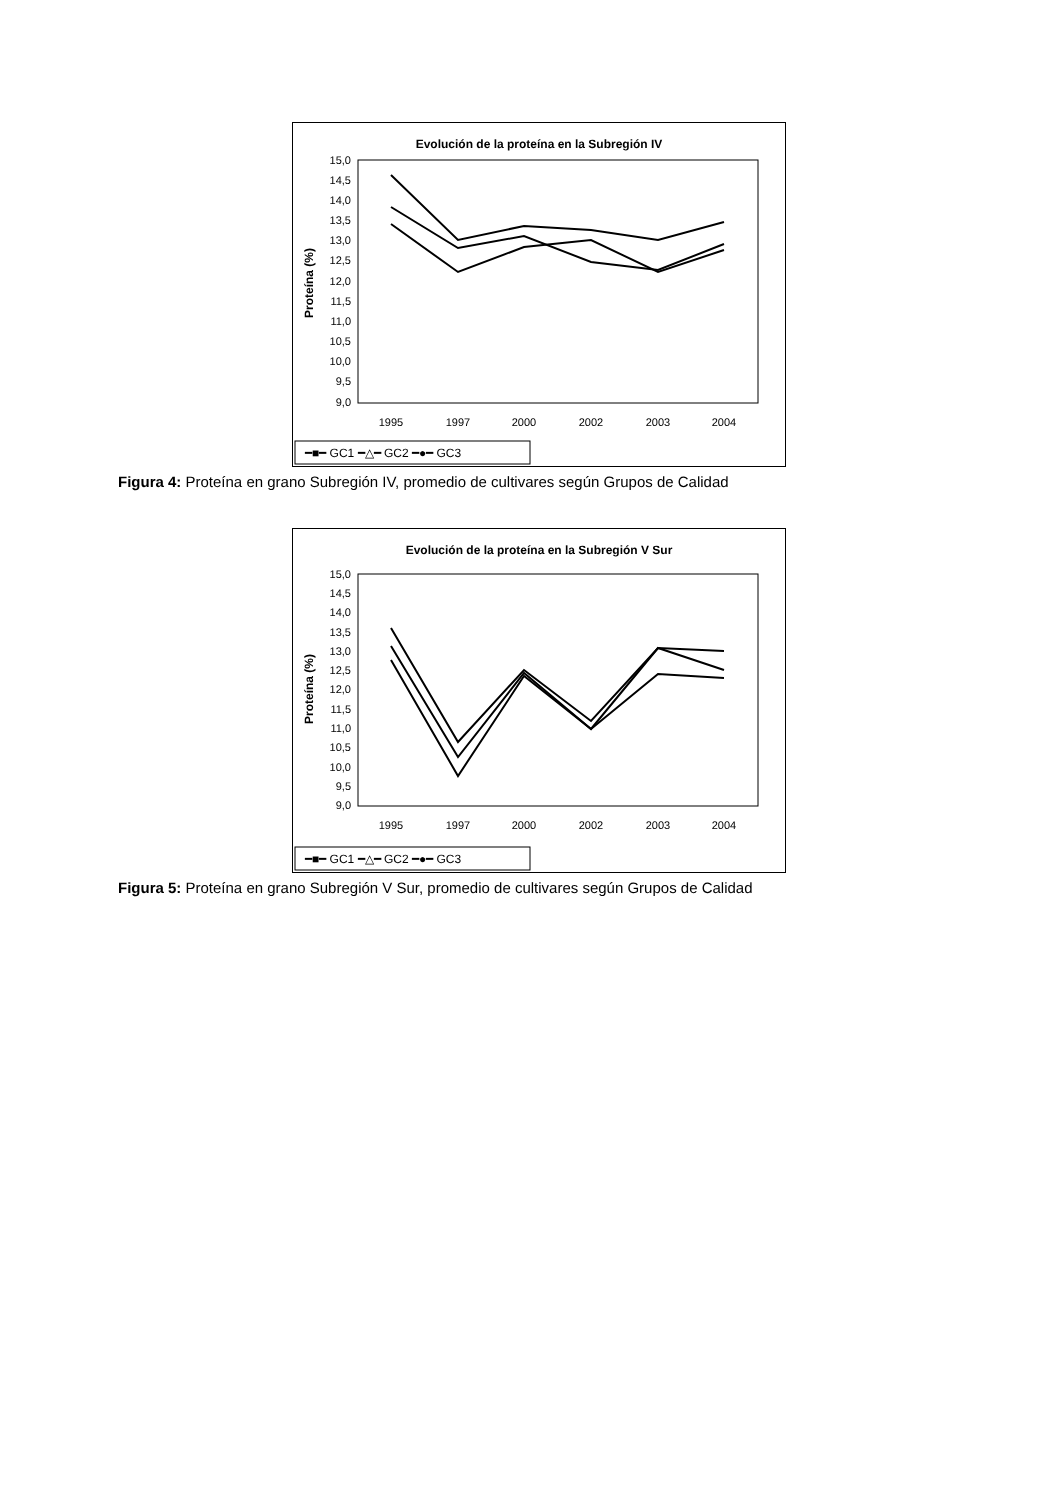Evolución de la proteína en la Subregión IV
15,0
14,5
14,0
13,5
13,0
12,5
12,0
11,5
11,0
10,5
10,0
9,5
9,0
Proteína (%)
1995
1997
2000
2002
2003
2004
━■━ GC1 ━△━ GC2 ━●━ GC3
Figura 4: Proteína en grano Subregión IV, promedio de cultivares según Grupos de Calidad
Evolución de la proteína en la Subregión V Sur
15,0
14,5
14,0
13,5
13,0
12,5
12,0
11,5
11,0
10,5
10,0
9,5
9,0
Proteína (%)
1995
1997
2000
2002
2003
2004
━■━ GC1 ━△━ GC2 ━●━ GC3
Figura 5: Proteína en grano Subregión V Sur, promedio de cultivares según Grupos de Calidad